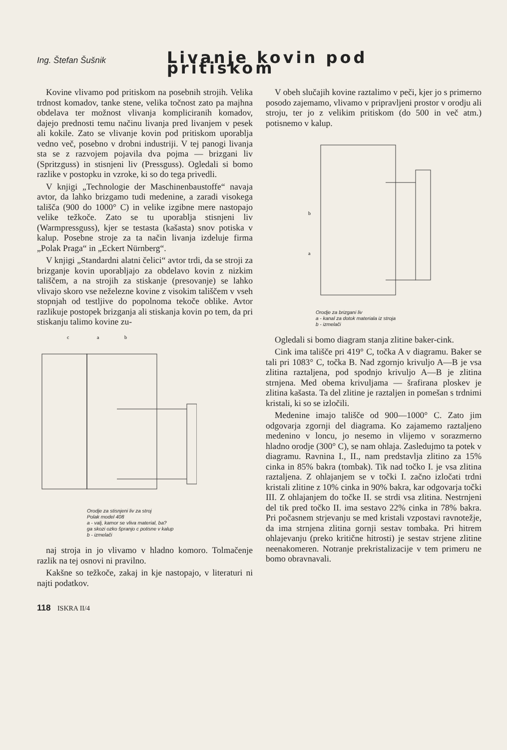Ing. Štefan Šušnik Livanje kovin pod pritiskom
Kovine vlivamo pod pritiskom na posebnih strojih. Velika trdnost komadov, tanke stene, velika točnost zato pa majhna obdelava ter možnost vlivanja kompliciranih komadov, dajejo prednosti temu načinu livanja pred livanjem v pesek ali kokile. Zato se vlivanje kovin pod pritiskom uporablja vedno več, posebno v drobni industriji. V tej panogi livanja sta se z razvojem pojavila dva pojma — brizgani liv (Spritzguss) in stisnjeni liv (Pressguss). Ogledali si bomo razlike v postopku in vzroke, ki so do tega privedli.
V knjigi „Technologie der Maschinenbaustoffe“ navaja avtor, da lahko brizgamo tudi medenine, a zaradi visokega tališča (900 do 1000° C) in velike izgibne mere nastopajo velike težkoče. Zato se tu uporablja stisnjeni liv (Warmpressguss), kjer se testasta (kašasta) snov potiska v kalup. Posebne stroje za ta način livanja izdeluje firma „Polak Praga“ in „Eckert Nürnberg“.
V knjigi „Standardni alatni čelici“ avtor trdi, da se stroji za brizganje kovin uporabljajo za obdelavo kovin z nizkim tališčem, a na strojih za stiskanje (presovanje) se lahko vlivajo skoro vse neželezne kovine z visokim tališčem v vseh stopnjah od testljive do popolnoma tekoče oblike. Avtor razlikuje postopek brizganja ali stiskanja kovin po tem, da pri stiskanju talimo kovine zu-
c
a
b
Orodje za stisnjeni liv za stroj
Polak model 408
a - valj, kamor se vliva material, ba?
ga skozi ozko špranjo c potisne v kalup
b - izmelači
naj stroja in jo vlivamo v hladno komoro. Tolmačenje razlik na tej osnovi ni pravilno.
Kakšne so težkoče, zakaj in kje nastopajo, v literaturi ni najti podatkov.
V obeh slučajih kovine raztalimo v peči, kjer jo s primerno posodo zajemamo, vlivamo v pripravljeni prostor v orodju ali stroju, ter jo z velikim pritiskom (do 500 in več atm.) potisnemo v kalup.
b
a
Orodje za brizgani liv
a - kanal za dotok materiala iz stroja
b - izmelači
Ogledali si bomo diagram stanja zlitine baker-cink.
Cink ima tališče pri 419° C, točka A v diagramu. Baker se tali pri 1083° C, točka B. Nad zgornjo krivuljo A—B je vsa zlitina raztaljena, pod spodnjo krivuljo A—B je zlitina strnjena. Med obema krivuljama — šrafirana ploskev je zlitina kašasta. Ta del zlitine je raztaljen in pomešan s trdnimi kristali, ki so se izločili.
Medenine imajo tališče od 900—1000° C. Zato jim odgovarja zgornji del diagrama. Ko zajamemo raztaljeno medenino v loncu, jo nesemo in vlijemo v sorazmerno hladno orodje (300° C), se nam ohlaja. Zasledujmo ta potek v diagramu. Ravnina I., II., nam predstavlja zlitino za 15% cinka in 85% bakra (tombak). Tik nad točko I. je vsa zlitina raztaljena. Z ohlajanjem se v točki I. začno izločati trdni kristali zlitine z 10% cinka in 90% bakra, kar odgovarja točki III. Z ohlajanjem do točke II. se strdi vsa zlitina. Nestrnjeni del tik pred točko II. ima sestavo 22% cinka in 78% bakra. Pri počasnem strjevanju se med kristali vzpostavi ravnotežje, da ima strnjena zlitina gornji sestav tombaka. Pri hitrem ohlajevanju (preko kritične hitrosti) je sestav strjene zlitine neenakomeren. Notranje prekristalizacije v tem primeru ne bomo obravnavali.
118 ISKRA II/4